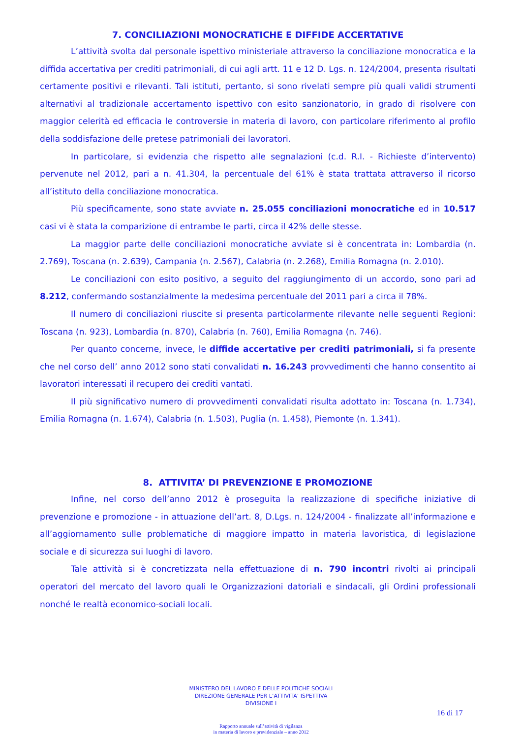7. CONCILIAZIONI MONOCRATICHE E DIFFIDE ACCERTATIVE
L’attività svolta dal personale ispettivo ministeriale attraverso la conciliazione monocratica e la diffida accertativa per crediti patrimoniali, di cui agli artt. 11 e 12 D. Lgs. n. 124/2004, presenta risultati certamente positivi e rilevanti. Tali istituti, pertanto, si sono rivelati sempre più quali validi strumenti alternativi al tradizionale accertamento ispettivo con esito sanzionatorio, in grado di risolvere con maggior celerità ed efficacia le controversie in materia di lavoro, con particolare riferimento al profilo della soddisfazione delle pretese patrimoniali dei lavoratori.
In particolare, si evidenzia che rispetto alle segnalazioni (c.d. R.I. - Richieste d’intervento) pervenute nel 2012, pari a n. 41.304, la percentuale del 61% è stata trattata attraverso il ricorso all’istituto della conciliazione monocratica.
Più specificamente, sono state avviate n. 25.055 conciliazioni monocratiche ed in 10.517 casi vi è stata la comparizione di entrambe le parti, circa il 42% delle stesse.
La maggior parte delle conciliazioni monocratiche avviate si è concentrata in: Lombardia (n. 2.769), Toscana (n. 2.639), Campania (n. 2.567), Calabria (n. 2.268), Emilia Romagna (n. 2.010).
Le conciliazioni con esito positivo, a seguito del raggiungimento di un accordo, sono pari ad 8.212, confermando sostanzialmente la medesima percentuale del 2011 pari a circa il 78%.
Il numero di conciliazioni riuscite si presenta particolarmente rilevante nelle seguenti Regioni: Toscana (n. 923), Lombardia (n. 870), Calabria (n. 760), Emilia Romagna (n. 746).
Per quanto concerne, invece, le diffide accertative per crediti patrimoniali, si fa presente che nel corso dell’ anno 2012 sono stati convalidati n. 16.243 provvedimenti che hanno consentito ai lavoratori interessati il recupero dei crediti vantati.
Il più significativo numero di provvedimenti convalidati risulta adottato in: Toscana (n. 1.734), Emilia Romagna (n. 1.674), Calabria (n. 1.503), Puglia (n. 1.458), Piemonte (n. 1.341).
8. ATTIVITA’ DI PREVENZIONE E PROMOZIONE
Infine, nel corso dell’anno 2012 è proseguita la realizzazione di specifiche iniziative di prevenzione e promozione - in attuazione dell’art. 8, D.Lgs. n. 124/2004 - finalizzate all’informazione e all’aggiornamento sulle problematiche di maggiore impatto in materia lavoristica, di legislazione sociale e di sicurezza sui luoghi di lavoro.
Tale attività si è concretizzata nella effettuazione di n. 790 incontri rivolti ai principali operatori del mercato del lavoro quali le Organizzazioni datoriali e sindacali, gli Ordini professionali nonché le realtà economico-sociali locali.
MINISTERO DEL LAVORO E DELLE POLITICHE SOCIALI
DIREZIONE GENERALE PER L’ATTIVITA’ ISPETTIVA
DIVISIONE I
16 di 17
Rapporto annuale sull’attività di vigilanza
in materia di lavoro e previdenziale – anno 2012